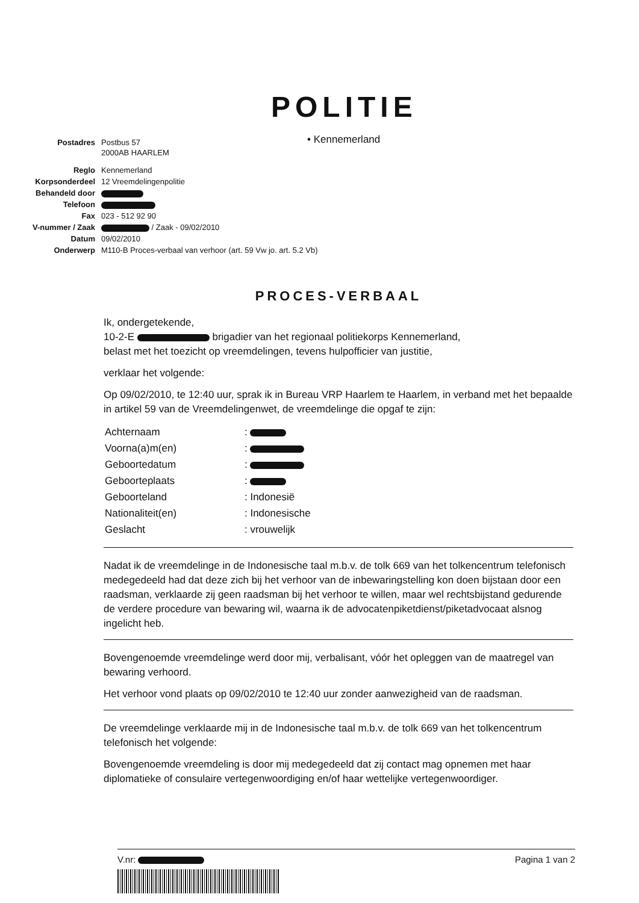POLITIE
• Kennemerland
| Postadres | Postbus 57 2000AB HAARLEM |
| Reglo | Kennemerland |
| Korpsonderdeel | 12 Vreemdelingenpolitie |
| Behandeld door | |
| Telefoon | |
| Fax | 023 - 512 92 90 |
| V-nummer / Zaak | / Zaak - 09/02/2010 |
| Datum | 09/02/2010 |
| Onderwerp | M110-B Proces-verbaal van verhoor (art. 59 Vw jo. art. 5.2 Vb) |
PROCES-VERBAAL
Ik, ondergetekende,
10-2-E brigadier van het regionaal politiekorps Kennemerland,
belast met het toezicht op vreemdelingen, tevens hulpofficier van justitie,
verklaar het volgende:
Op 09/02/2010, te 12:40 uur, sprak ik in Bureau VRP Haarlem te Haarlem, in verband met het bepaalde in artikel 59 van de Vreemdelingenwet, de vreemdelinge die opgaf te zijn:
| Achternaam | : |
| Voorna(a)m(en) | : |
| Geboortedatum | : |
| Geboorteplaats | : |
| Geboorteland | : Indonesië |
| Nationaliteit(en) | : Indonesische |
| Geslacht | : vrouwelijk |
Nadat ik de vreemdelinge in de Indonesische taal m.b.v. de tolk 669 van het tolkencentrum telefonisch medegedeeld had dat deze zich bij het verhoor van de inbewaringstelling kon doen bijstaan door een raadsman, verklaarde zij geen raadsman bij het verhoor te willen, maar wel rechtsbijstand gedurende de verdere procedure van bewaring wil, waarna ik de advocatenpiketdienst/piketadvocaat alsnog ingelicht heb.
Bovengenoemde vreemdelinge werd door mij, verbalisant, vóór het opleggen van de maatregel van bewaring verhoord.
Het verhoor vond plaats op 09/02/2010 te 12:40 uur zonder aanwezigheid van de raadsman.
De vreemdelinge verklaarde mij in de Indonesische taal m.b.v. de tolk 669 van het tolkencentrum telefonisch het volgende:
Bovengenoemde vreemdeling is door mij medegedeeld dat zij contact mag opnemen met haar diplomatieke of consulaire vertegenwoordiging en/of haar wettelijke vertegenwoordiger.
V.nr: Pagina 1 van 2